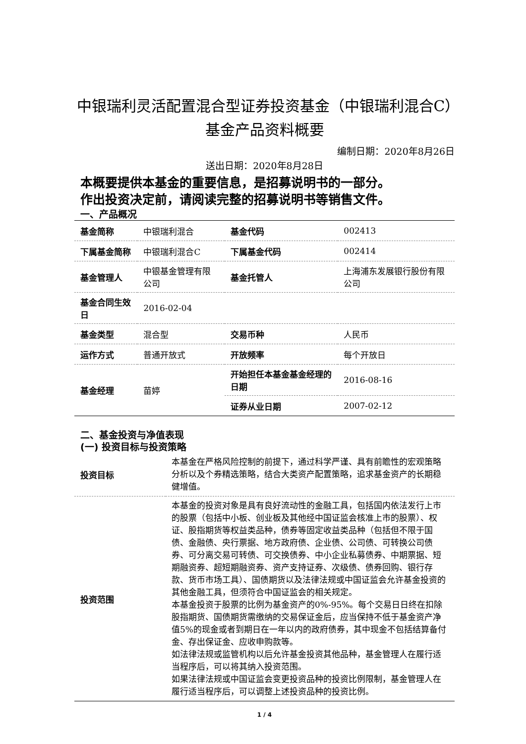中银瑞利灵活配置混合型证券投资基金（中银瑞利混合C）基金产品资料概要
编制日期：2020年8月26日
送出日期：2020年8月28日
本概要提供本基金的重要信息，是招募说明书的一部分。
作出投资决定前，请阅读完整的招募说明书等销售文件。
一、产品概况
| 基金简称 | 中银瑞利混合 | 基金代码 | 002413 |
| 下属基金简称 | 中银瑞利混合C | 下属基金代码 | 002414 |
| 基金管理人 | 中银基金管理有限公司 | 基金托管人 | 上海浦东发展银行股份有限公司 |
| 基金合同生效日 | 2016-02-04 | | |
| 基金类型 | 混合型 | 交易币种 | 人民币 |
| 运作方式 | 普通开放式 | 开放频率 | 每个开放日 |
| 基金经理 | 苗婷 | 开始担任本基金基金经理的日期 | 2016-08-16 |
| | | 证券从业日期 | 2007-02-12 |
二、基金投资与净值表现
(一) 投资目标与投资策略
| 投资目标 | 本基金在严格风险控制的前提下，通过科学严谨、具有前瞻性的宏观策略分析以及个券精选策略，结合大类资产配置策略，追求基金资产的长期稳健增值。 |
| 投资范围 | 本基金的投资对象是具有良好流动性的金融工具，包括国内依法发行上市的股票（包括中小板、创业板及其他经中国证监会核准上市的股票）、权证、股指期货等权益类品种，债券等固定收益类品种（包括但不限于国债、金融债、央行票据、地方政府债、企业债、公司债、可转换公司债券、可分离交易可转债、可交换债券、中小企业私募债券、中期票据、短期融资券、超短期融资券、资产支持证券、次级债、债券回购、银行存款、货币市场工具）、国债期货以及法律法规或中国证监会允许基金投资的其他金融工具，但须符合中国证监会的相关规定。 本基金投资于股票的比例为基金资产的0%-95%。每个交易日日终在扣除股指期货、国债期货需缴纳的交易保证金后，应当保持不低于基金资产净值5%的现金或者到期日在一年以内的政府债券，其中现金不包括结算备付金、存出保证金、应收申购款等。 如法律法规或监管机构以后允许基金投资其他品种，基金管理人在履行适当程序后，可以将其纳入投资范围。 如果法律法规或中国证监会变更投资品种的投资比例限制，基金管理人在履行适当程序后，可以调整上述投资品种的投资比例。 |
1 / 4